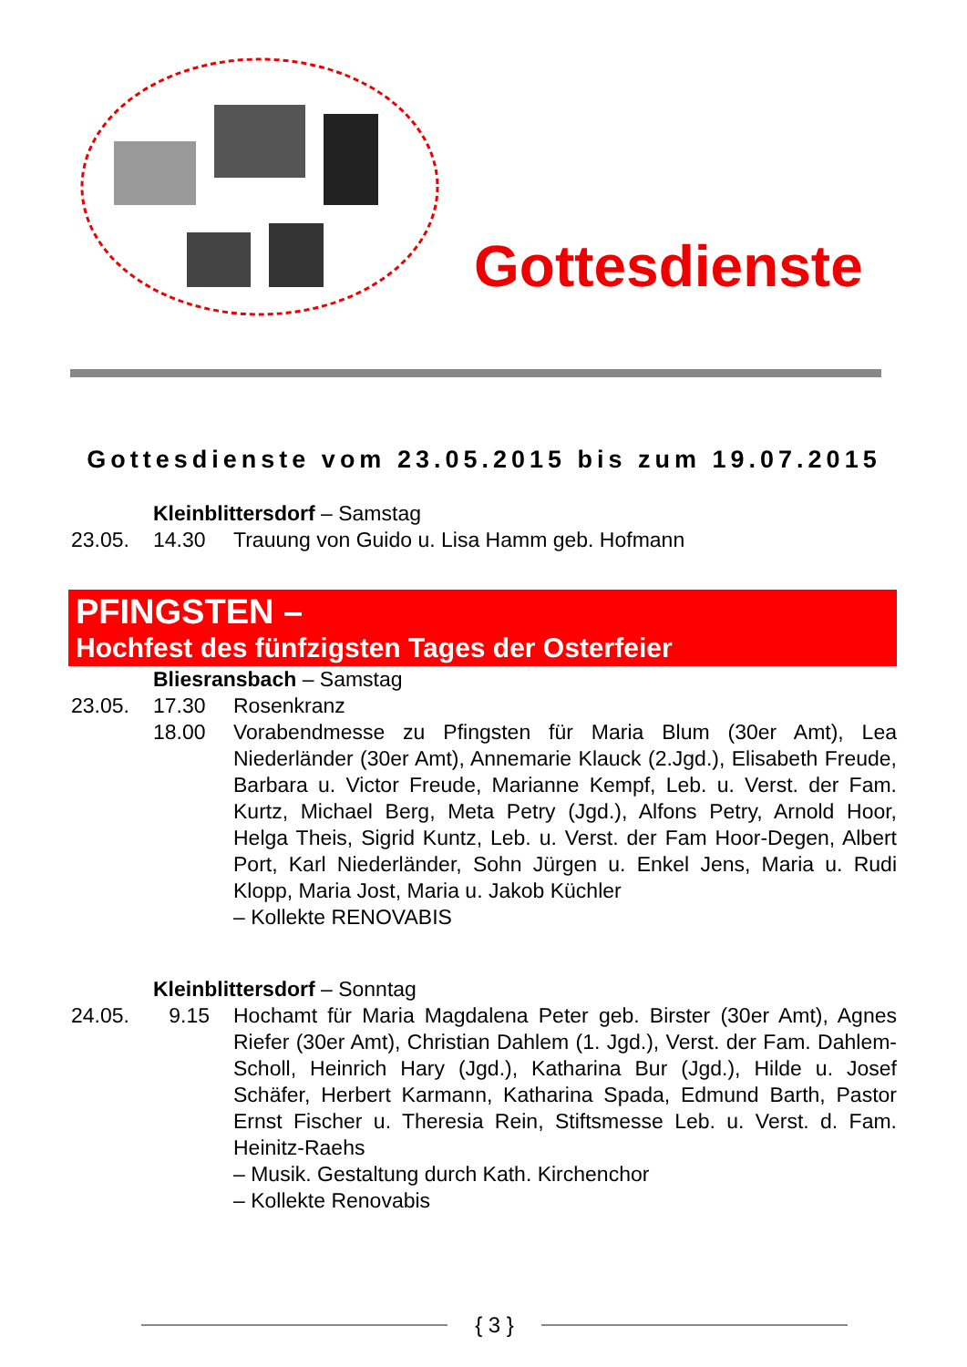Gottesdienste
Gottesdienste vom 23.05.2015 bis zum 19.07.2015
Kleinblittersdorf – Samstag
23.05. 14.30 Trauung von Guido u. Lisa Hamm geb. Hofmann
PFINGSTEN –
Hochfest des fünfzigsten Tages der Osterfeier
Bliesransbach – Samstag
23.05. 17.30 Rosenkranz
18.00 Vorabendmesse zu Pfingsten für Maria Blum (30er Amt), Lea Niederländer (30er Amt), Annemarie Klauck (2.Jgd.), Elisabeth Freude, Barbara u. Victor Freude, Marianne Kempf, Leb. u. Verst. der Fam. Kurtz, Michael Berg, Meta Petry (Jgd.), Alfons Petry, Arnold Hoor, Helga Theis, Sigrid Kuntz, Leb. u. Verst. der Fam Hoor-Degen, Albert Port, Karl Niederländer, Sohn Jürgen u. Enkel Jens, Maria u. Rudi Klopp, Maria Jost, Maria u. Jakob Küchler
– Kollekte RENOVABIS
Kleinblittersdorf – Sonntag
24.05. 9.15 Hochamt für Maria Magdalena Peter geb. Birster (30er Amt), Agnes Riefer (30er Amt), Christian Dahlem (1. Jgd.), Verst. der Fam. Dahlem-Scholl, Heinrich Hary (Jgd.), Katharina Bur (Jgd.), Hilde u. Josef Schäfer, Herbert Karmann, Katharina Spada, Edmund Barth, Pastor Ernst Fischer u. Theresia Rein, Stiftsmesse Leb. u. Verst. d. Fam. Heinitz-Raehs
– Musik. Gestaltung durch Kath. Kirchenchor
– Kollekte Renovabis
{ 3 }